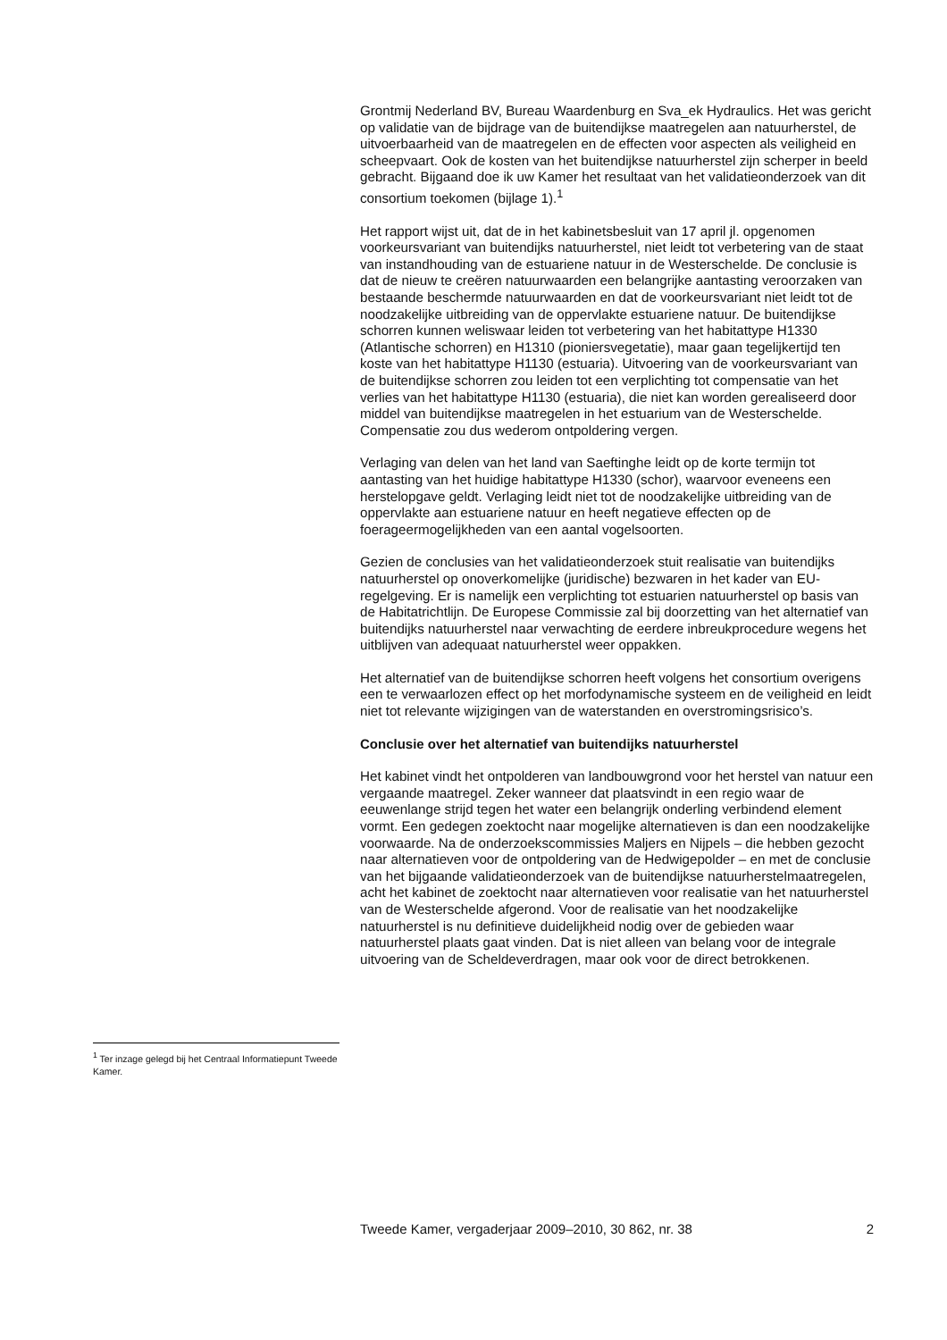Grontmij Nederland BV, Bureau Waardenburg en Sva_ek Hydraulics. Het was gericht op validatie van de bijdrage van de buitendijkse maatregelen aan natuurherstel, de uitvoerbaarheid van de maatregelen en de effecten voor aspecten als veiligheid en scheepvaart. Ook de kosten van het buitendijkse natuurherstel zijn scherper in beeld gebracht. Bijgaand doe ik uw Kamer het resultaat van het validatieonderzoek van dit consortium toekomen (bijlage 1).<sup>1</sup>
Het rapport wijst uit, dat de in het kabinetsbesluit van 17 april jl. opgenomen voorkeursvariant van buitendijks natuurherstel, niet leidt tot verbetering van de staat van instandhouding van de estuariene natuur in de Westerschelde. De conclusie is dat de nieuw te creëren natuurwaarden een belangrijke aantasting veroorzaken van bestaande beschermde natuurwaarden en dat de voorkeursvariant niet leidt tot de noodzakelijke uitbreiding van de oppervlakte estuariene natuur. De buitendijkse schorren kunnen weliswaar leiden tot verbetering van het habitattype H1330 (Atlantische schorren) en H1310 (pioniersvegetatie), maar gaan tegelijkertijd ten koste van het habitattype H1130 (estuaria). Uitvoering van de voorkeursvariant van de buitendijkse schorren zou leiden tot een verplichting tot compensatie van het verlies van het habitattype H1130 (estuaria), die niet kan worden gerealiseerd door middel van buitendijkse maatregelen in het estuarium van de Westerschelde. Compensatie zou dus wederom ontpoldering vergen.
Verlaging van delen van het land van Saeftinghe leidt op de korte termijn tot aantasting van het huidige habitattype H1330 (schor), waarvoor eveneens een herstelopgave geldt. Verlaging leidt niet tot de noodzakelijke uitbreiding van de oppervlakte aan estuariene natuur en heeft negatieve effecten op de foerageermogelijkheden van een aantal vogelsoorten.
Gezien de conclusies van het validatieonderzoek stuit realisatie van buitendijks natuurherstel op onoverkomelijke (juridische) bezwaren in het kader van EU-regelgeving. Er is namelijk een verplichting tot estuarien natuurherstel op basis van de Habitatrichtlijn. De Europese Commissie zal bij doorzetting van het alternatief van buitendijks natuurherstel naar verwachting de eerdere inbreukprocedure wegens het uitblijven van adequaat natuurherstel weer oppakken.
Het alternatief van de buitendijkse schorren heeft volgens het consortium overigens een te verwaarlozen effect op het morfodynamische systeem en de veiligheid en leidt niet tot relevante wijzigingen van de waterstanden en overstromingsrisico’s.
Conclusie over het alternatief van buitendijks natuurherstel
Het kabinet vindt het ontpolderen van landbouwgrond voor het herstel van natuur een vergaande maatregel. Zeker wanneer dat plaatsvindt in een regio waar de eeuwenlange strijd tegen het water een belangrijk onderling verbindend element vormt. Een gedegen zoektocht naar mogelijke alternatieven is dan een noodzakelijke voorwaarde. Na de onderzoekscommissies Maljers en Nijpels – die hebben gezocht naar alternatieven voor de ontpoldering van de Hedwigepolder – en met de conclusie van het bijgaande validatieonderzoek van de buitendijkse natuurherstelmaatregelen, acht het kabinet de zoektocht naar alternatieven voor realisatie van het natuurherstel van de Westerschelde afgerond. Voor de realisatie van het noodzakelijke natuurherstel is nu definitieve duidelijkheid nodig over de gebieden waar natuurherstel plaats gaat vinden. Dat is niet alleen van belang voor de integrale uitvoering van de Scheldeverdragen, maar ook voor de direct betrokkenen.
<sup>1</sup> Ter inzage gelegd bij het Centraal Informatiepunt Tweede Kamer.
Tweede Kamer, vergaderjaar 2009–2010, 30 862, nr. 38 2